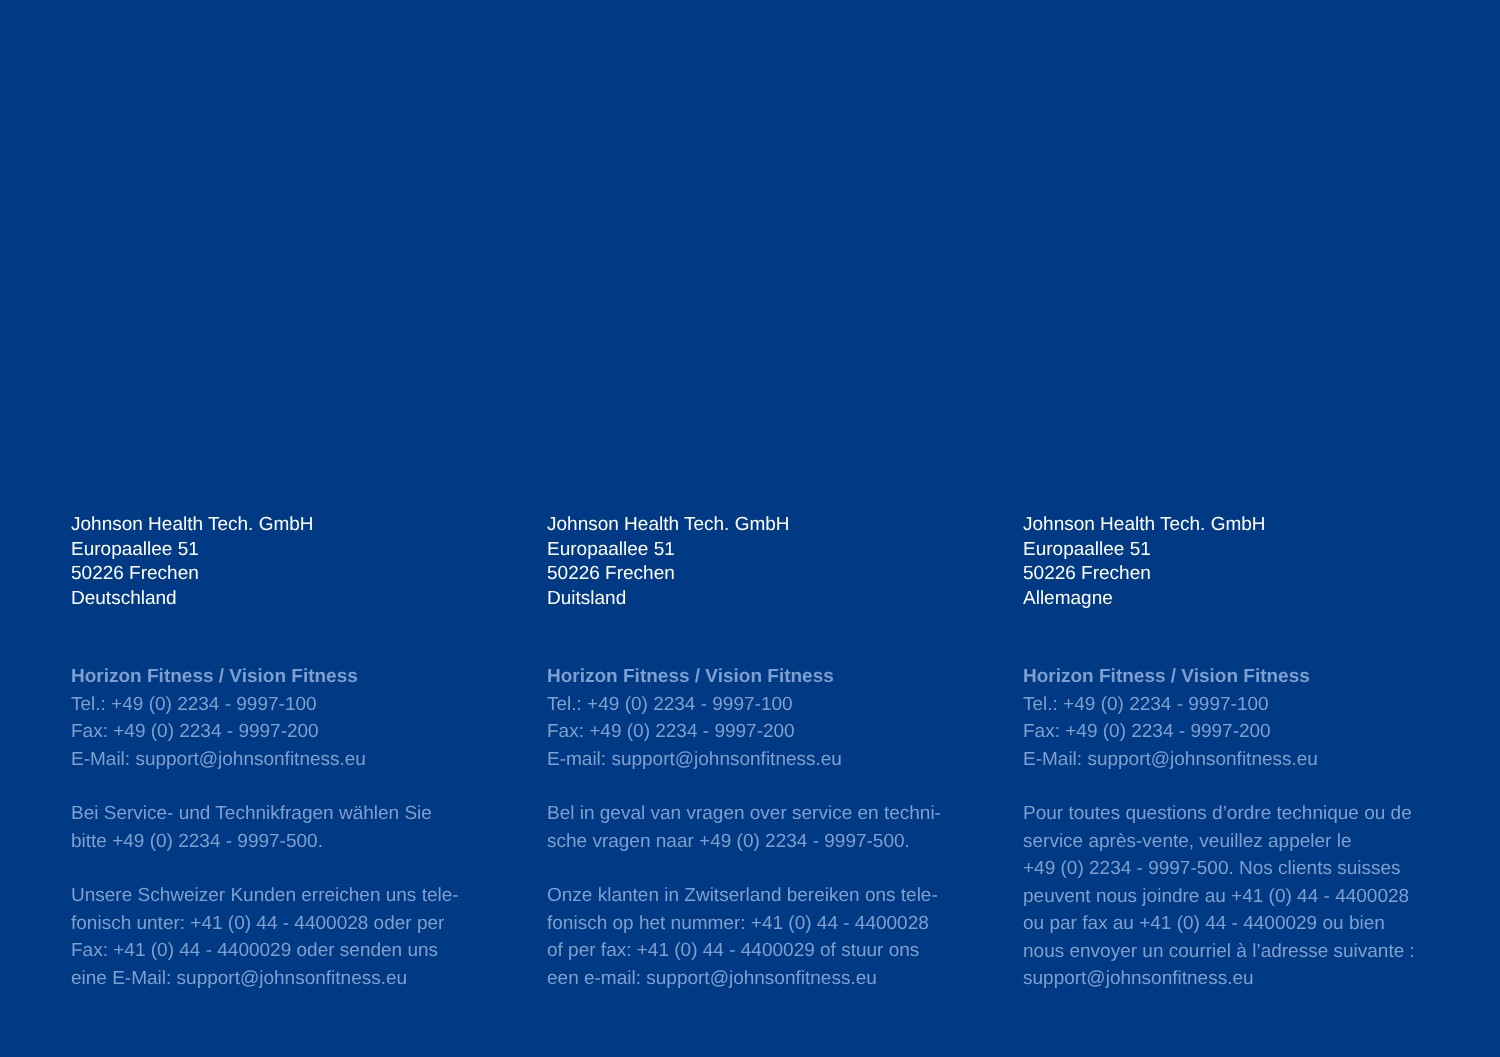Johnson Health Tech. GmbH
Europaallee 51
50226 Frechen
Deutschland
Horizon Fitness / Vision Fitness
Tel.: +49 (0) 2234 - 9997-100
Fax: +49 (0) 2234 - 9997-200
E-Mail: support@johnsonfitness.eu
Bei Service- und Technikfragen wählen Sie
bitte +49 (0) 2234 - 9997-500.
Unsere Schweizer Kunden erreichen uns tele-
fonisch unter: +41 (0) 44 - 4400028 oder per
Fax: +41 (0) 44 - 4400029 oder senden uns
eine E-Mail: support@johnsonfitness.eu
Johnson Health Tech. GmbH
Europaallee 51
50226 Frechen
Duitsland
Horizon Fitness / Vision Fitness
Tel.: +49 (0) 2234 - 9997-100
Fax: +49 (0) 2234 - 9997-200
E-mail: support@johnsonfitness.eu
Bel in geval van vragen over service en techni-
sche vragen naar +49 (0) 2234 - 9997-500.
Onze klanten in Zwitserland bereiken ons tele-
fonisch op het nummer: +41 (0) 44 - 4400028
of per fax: +41 (0) 44 - 4400029 of stuur ons
een e-mail: support@johnsonfitness.eu
Johnson Health Tech. GmbH
Europaallee 51
50226 Frechen
Allemagne
Horizon Fitness / Vision Fitness
Tel.: +49 (0) 2234 - 9997-100
Fax: +49 (0) 2234 - 9997-200
E-Mail: support@johnsonfitness.eu
Pour toutes questions d’ordre technique ou de
service après-vente, veuillez appeler le
+49 (0) 2234 - 9997-500. Nos clients suisses
peuvent nous joindre au +41 (0) 44 - 4400028
ou par fax au +41 (0) 44 - 4400029 ou bien
nous envoyer un courriel à l’adresse suivante :
support@johnsonfitness.eu